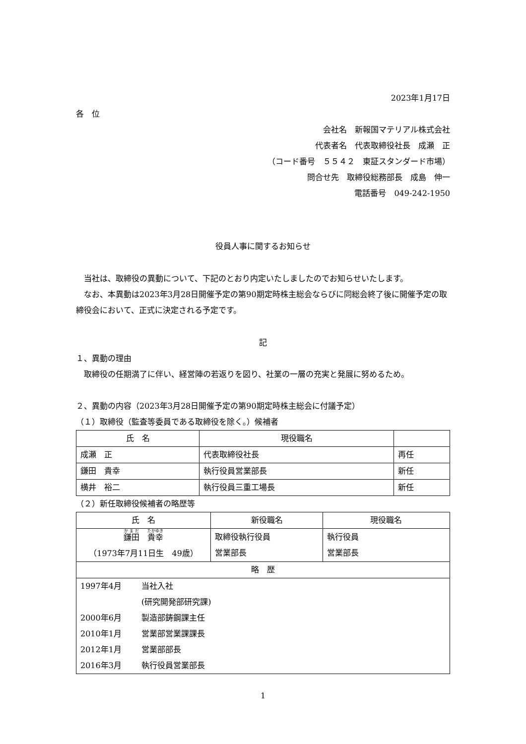2023年1月17日
各　位
会社名　新報国マテリアル株式会社
代表者名　代表取締役社長　成瀬　正
（コード番号　５５４２　東証スタンダード市場）
問合せ先　取締役総務部長　成島　伸一
電話番号　049-242-1950
役員人事に関するお知らせ
　当社は、取締役の異動について、下記のとおり内定いたしましたのでお知らせいたします。
　なお、本異動は2023年3月28日開催予定の第90期定時株主総会ならびに同総会終了後に開催予定の取締役会において、正式に決定される予定です。
記
１、異動の理由
　取締役の任期満了に伴い、経営陣の若返りを図り、社業の一層の充実と発展に努めるため。
２、異動の内容（2023年3月28日開催予定の第90期定時株主総会に付議予定）
（１）取締役（監査等委員である取締役を除く。）候補者
| 氏 名 | 現役職名 | |
| --- | --- | --- |
| 成瀬 正 | 代表取締役社長 | 再任 |
| 鎌田 貴幸 | 執行役員営業部長 | 新任 |
| 横井 裕二 | 執行役員三重工場長 | 新任 |
（２）新任取締役候補者の略歴等
| 氏 名 | 新役職名 | 現役職名 |
| --- | --- | --- |
| 鎌田 貴幸 （1973年7月11日生 49歳） | 取締役執行役員 営業部長 | 執行役員 営業部長 |
| 略 歴 | | |
| / 1997年4月 / 当社入社 / / / (研究開発部研究課) / / 2000年6月 / 製造部鋳鋼課主任 / / 2010年1月 / 営業部営業課課長 / / 2012年1月 / 営業部部長 / / 2016年3月 / 執行役員営業部長 / | | |
1